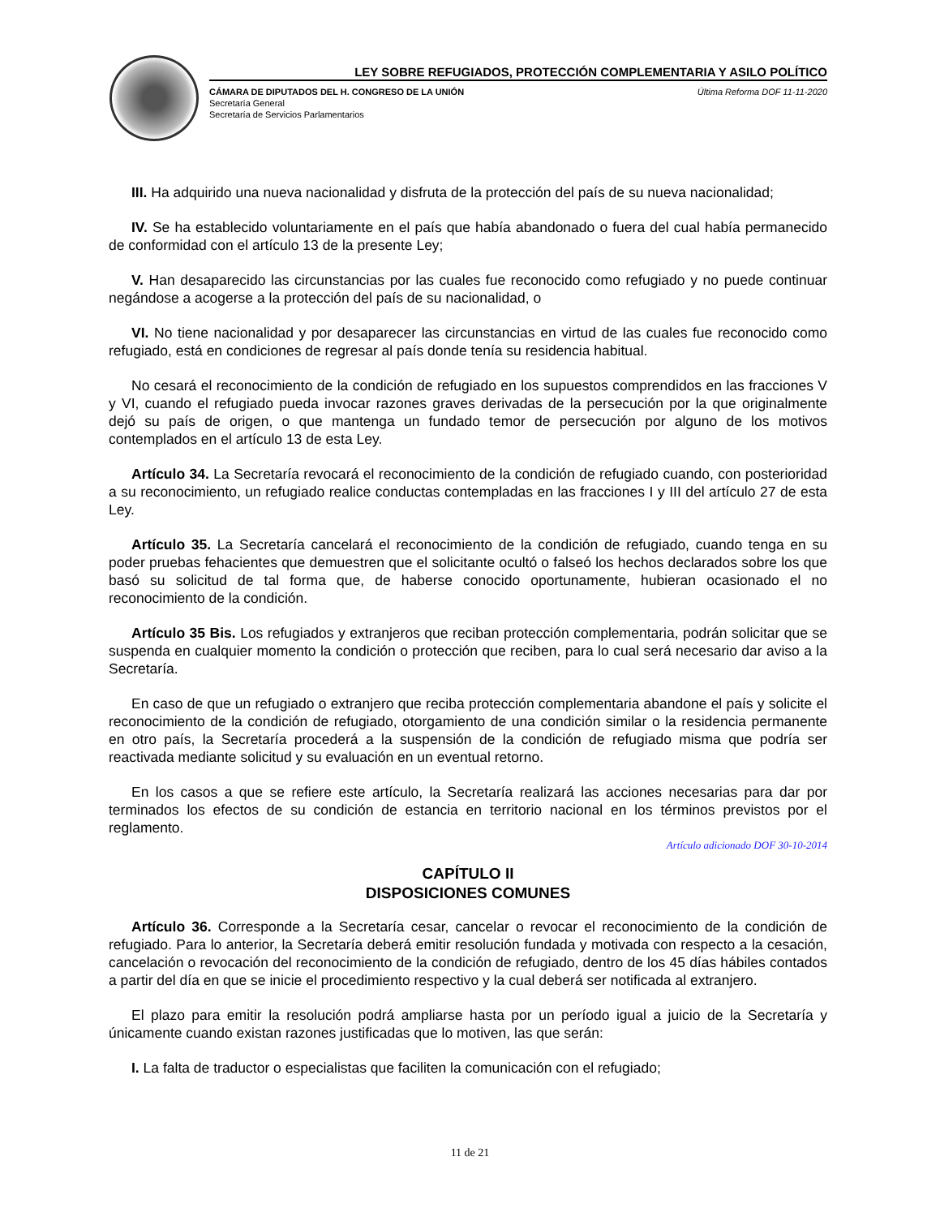LEY SOBRE REFUGIADOS, PROTECCIÓN COMPLEMENTARIA Y ASILO POLÍTICO
CÁMARA DE DIPUTADOS DEL H. CONGRESO DE LA UNIÓN
Secretaría General
Secretaría de Servicios Parlamentarios
Última Reforma DOF 11-11-2020
III. Ha adquirido una nueva nacionalidad y disfruta de la protección del país de su nueva nacionalidad;
IV. Se ha establecido voluntariamente en el país que había abandonado o fuera del cual había permanecido de conformidad con el artículo 13 de la presente Ley;
V. Han desaparecido las circunstancias por las cuales fue reconocido como refugiado y no puede continuar negándose a acogerse a la protección del país de su nacionalidad, o
VI. No tiene nacionalidad y por desaparecer las circunstancias en virtud de las cuales fue reconocido como refugiado, está en condiciones de regresar al país donde tenía su residencia habitual.
No cesará el reconocimiento de la condición de refugiado en los supuestos comprendidos en las fracciones V y VI, cuando el refugiado pueda invocar razones graves derivadas de la persecución por la que originalmente dejó su país de origen, o que mantenga un fundado temor de persecución por alguno de los motivos contemplados en el artículo 13 de esta Ley.
Artículo 34. La Secretaría revocará el reconocimiento de la condición de refugiado cuando, con posterioridad a su reconocimiento, un refugiado realice conductas contempladas en las fracciones I y III del artículo 27 de esta Ley.
Artículo 35. La Secretaría cancelará el reconocimiento de la condición de refugiado, cuando tenga en su poder pruebas fehacientes que demuestren que el solicitante ocultó o falseó los hechos declarados sobre los que basó su solicitud de tal forma que, de haberse conocido oportunamente, hubieran ocasionado el no reconocimiento de la condición.
Artículo 35 Bis. Los refugiados y extranjeros que reciban protección complementaria, podrán solicitar que se suspenda en cualquier momento la condición o protección que reciben, para lo cual será necesario dar aviso a la Secretaría.
En caso de que un refugiado o extranjero que reciba protección complementaria abandone el país y solicite el reconocimiento de la condición de refugiado, otorgamiento de una condición similar o la residencia permanente en otro país, la Secretaría procederá a la suspensión de la condición de refugiado misma que podría ser reactivada mediante solicitud y su evaluación en un eventual retorno.
En los casos a que se refiere este artículo, la Secretaría realizará las acciones necesarias para dar por terminados los efectos de su condición de estancia en territorio nacional en los términos previstos por el reglamento.
Artículo adicionado DOF 30-10-2014
CAPÍTULO II
DISPOSICIONES COMUNES
Artículo 36. Corresponde a la Secretaría cesar, cancelar o revocar el reconocimiento de la condición de refugiado. Para lo anterior, la Secretaría deberá emitir resolución fundada y motivada con respecto a la cesación, cancelación o revocación del reconocimiento de la condición de refugiado, dentro de los 45 días hábiles contados a partir del día en que se inicie el procedimiento respectivo y la cual deberá ser notificada al extranjero.
El plazo para emitir la resolución podrá ampliarse hasta por un período igual a juicio de la Secretaría y únicamente cuando existan razones justificadas que lo motiven, las que serán:
I. La falta de traductor o especialistas que faciliten la comunicación con el refugiado;
11 de 21